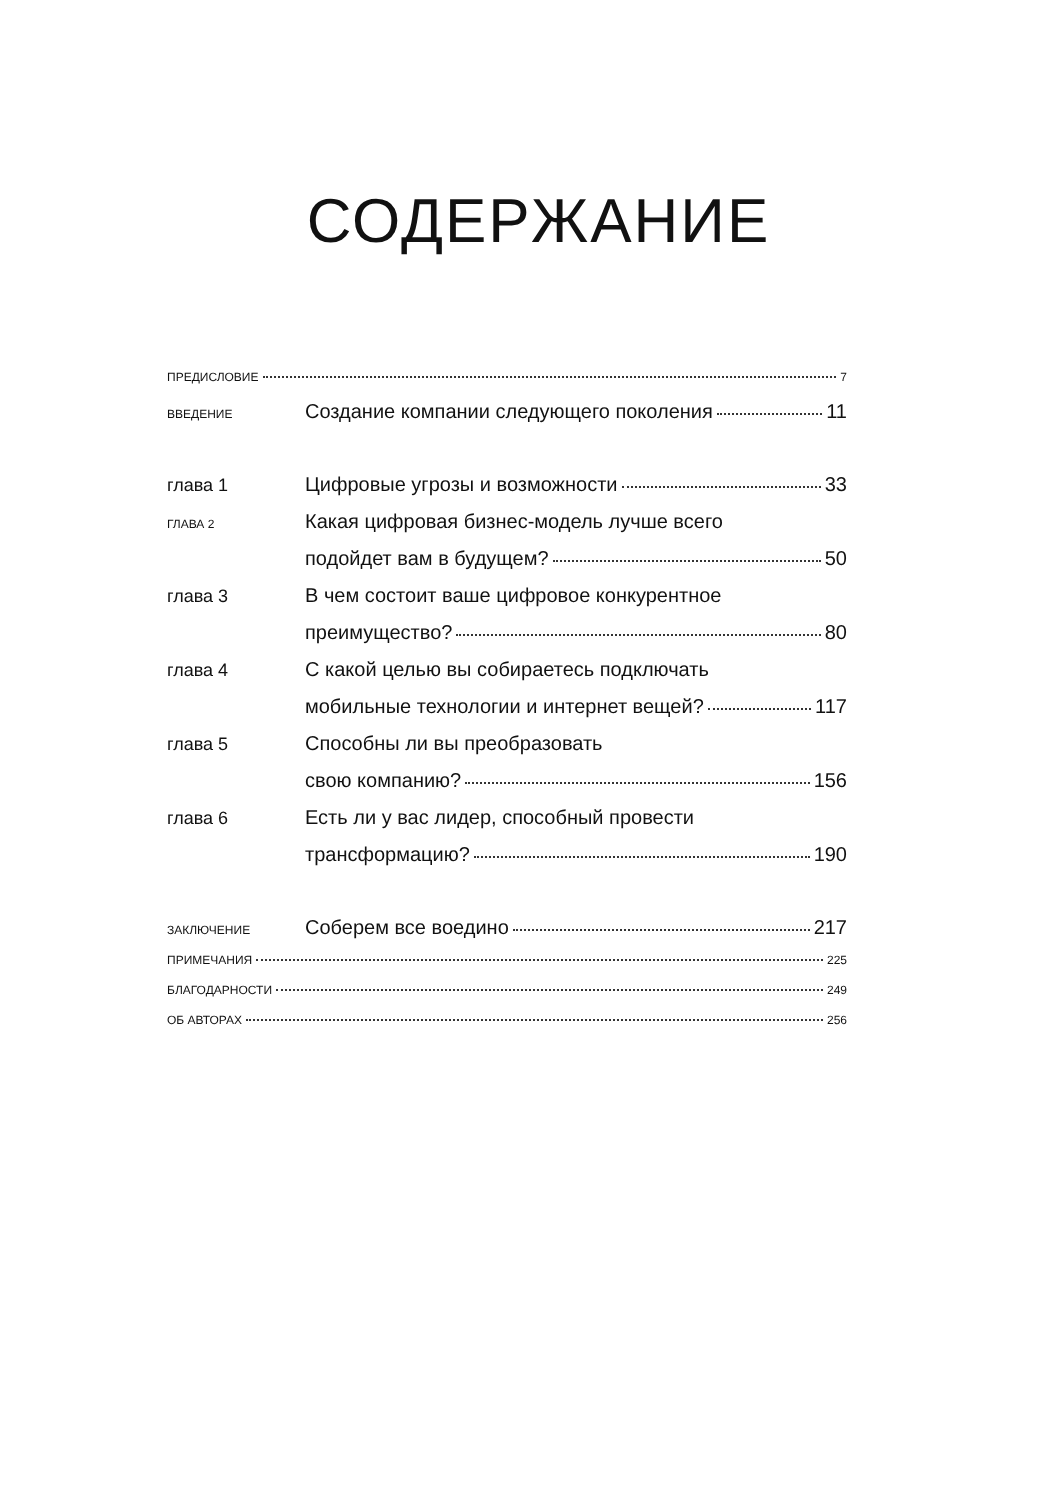СОДЕРЖАНИЕ
ПРЕДИСЛОВИЕ 7
ВВЕДЕНИЕ Создание компании следующего поколения 11
глава 1 Цифровые угрозы и возможности 33
ГЛАВА 2 Какая цифровая бизнес-модель лучше всего
подойдет вам в будущем? 50
глава 3 В чем состоит ваше цифровое конкурентное
преимущество? 80
глава 4 С какой целью вы собираетесь подключать
мобильные технологии и интернет вещей? 117
глава 5 Способны ли вы преобразовать
свою компанию? 156
глава 6 Есть ли у вас лидер, способный провести
трансформацию? 190
ЗАКЛЮЧЕНИЕ Соберем все воедино 217
ПРИМЕЧАНИЯ 225
БЛАГОДАРНОСТИ 249
ОБ АВТОРАХ 256